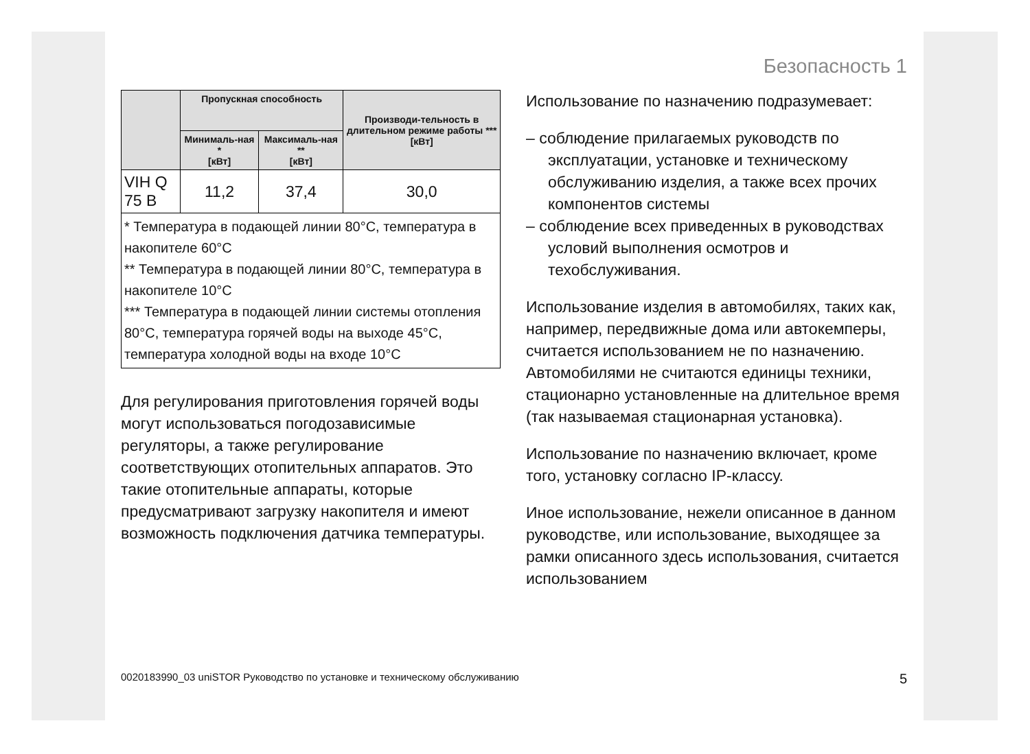Безопасность 1
| | Пропускная способность | | Производи-тельность в длительном режиме работы *** [кВт] |
| --- | --- | --- | --- |
| | Минималь-ная * [кВт] | Максималь-ная ** [кВт] | |
| VIH Q 75 B | 11,2 | 37,4 | 30,0 |
| * Температура в подающей линии 80°C, температура в накопителе 60°C ** Температура в подающей линии 80°C, температура в накопителе 10°C *** Температура в подающей линии системы отопления 80°C, температура горячей воды на выходе 45°C, температура холодной воды на входе 10°C | | | |
Для регулирования приготовления горячей воды могут использоваться погодозависимые регуляторы, а также регулирование соответствующих отопительных аппаратов. Это такие отопительные аппараты, которые предусматривают загрузку накопителя и имеют возможность подключения датчика температуры.
Использование по назначению подразумевает:
– соблюдение прилагаемых руководств по эксплуатации, установке и техническому обслуживанию изделия, а также всех прочих компонентов системы
– соблюдение всех приведенных в руководствах условий выполнения осмотров и техобслуживания.
Использование изделия в автомобилях, таких как, например, передвижные дома или автокемперы, считается использованием не по назначению. Автомобилями не считаются единицы техники, стационарно установленные на длительное время (так называемая стационарная установка).
Использование по назначению включает, кроме того, установку согласно IP-классу.
Иное использование, нежели описанное в данном руководстве, или использование, выходящее за рамки описанного здесь использования, считается использованием
0020183990_03 uniSTOR Руководство по установке и техническому обслуживанию 5